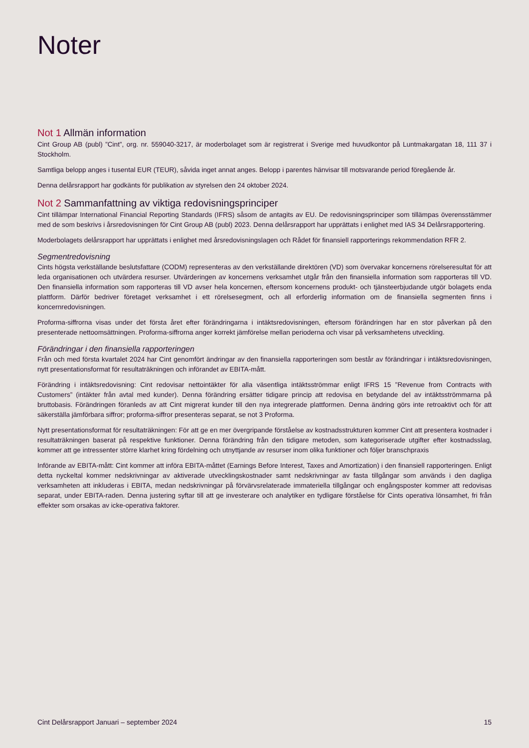Noter
Not 1 Allmän information
Cint Group AB (publ) ”Cint”, org. nr. 559040-3217, är moderbolaget som är registrerat i Sverige med huvudkontor på Luntmakargatan 18, 111 37 i Stockholm.
Samtliga belopp anges i tusental EUR (TEUR), såvida inget annat anges. Belopp i parentes hänvisar till motsvarande period föregående år.
Denna delårsrapport har godkänts för publikation av styrelsen den 24 oktober 2024.
Not 2 Sammanfattning av viktiga redovisningsprinciper
Cint tillämpar International Financial Reporting Standards (IFRS) såsom de antagits av EU. De redovisningsprinciper som tillämpas överensstämmer med de som beskrivs i årsredovisningen för Cint Group AB (publ) 2023. Denna delårsrapport har upprättats i enlighet med IAS 34 Delårsrapportering.
Moderbolagets delårsrapport har upprättats i enlighet med årsredovisningslagen och Rådet för finansiell rapporterings rekommendation RFR 2.
Segmentredovisning
Cints högsta verkställande beslutsfattare (CODM) representeras av den verkställande direktören (VD) som övervakar koncernens rörelseresultat för att leda organisationen och utvärdera resurser. Utvärderingen av koncernens verksamhet utgår från den finansiella information som rapporteras till VD. Den finansiella information som rapporteras till VD avser hela koncernen, eftersom koncernens produkt- och tjänsteerbjudande utgör bolagets enda plattform. Därför bedriver företaget verksamhet i ett rörelsesegment, och all erforderlig information om de finansiella segmenten finns i koncernredovisningen.
Proforma-siffrorna visas under det första året efter förändringarna i intäktsredovisningen, eftersom förändringen har en stor påverkan på den presenterade nettoomsättningen. Proforma-siffrorna anger korrekt jämförelse mellan perioderna och visar på verksamhetens utveckling.
Förändringar i den finansiella rapporteringen
Från och med första kvartalet 2024 har Cint genomfört ändringar av den finansiella rapporteringen som består av förändringar i intäktsredovisningen, nytt presentationsformat för resultaträkningen och införandet av EBITA-mått.
Förändring i intäktsredovisning: Cint redovisar nettointäkter för alla väsentliga intäktsströmmar enligt IFRS 15 ”Revenue from Contracts with Customers” (intäkter från avtal med kunder). Denna förändring ersätter tidigare princip att redovisa en betydande del av intäktsströmmarna på bruttobasis. Förändringen föranleds av att Cint migrerat kunder till den nya integrerade plattformen. Denna ändring görs inte retroaktivt och för att säkerställa jämförbara siffror; proforma-siffror presenteras separat, se not 3 Proforma.
Nytt presentationsformat för resultaträkningen: För att ge en mer övergripande förståelse av kostnadsstrukturen kommer Cint att presentera kostnader i resultaträkningen baserat på respektive funktioner. Denna förändring från den tidigare metoden, som kategoriserade utgifter efter kostnadsslag, kommer att ge intressenter större klarhet kring fördelning och utnyttjande av resurser inom olika funktioner och följer branschpraxis
Införande av EBITA-mått: Cint kommer att införa EBITA-måttet (Earnings Before Interest, Taxes and Amortization) i den finansiell rapporteringen. Enligt detta nyckeltal kommer nedskrivningar av aktiverade utvecklingskostnader samt nedskrivningar av fasta tillgångar som används i den dagliga verksamheten att inkluderas i EBITA, medan nedskrivningar på förvärvsrelaterade immateriella tillgångar och engångsposter kommer att redovisas separat, under EBITA-raden. Denna justering syftar till att ge investerare och analytiker en tydligare förståelse för Cints operativa lönsamhet, fri från effekter som orsakas av icke-operativa faktorer.
Cint Delårsrapport Januari – september 2024 15